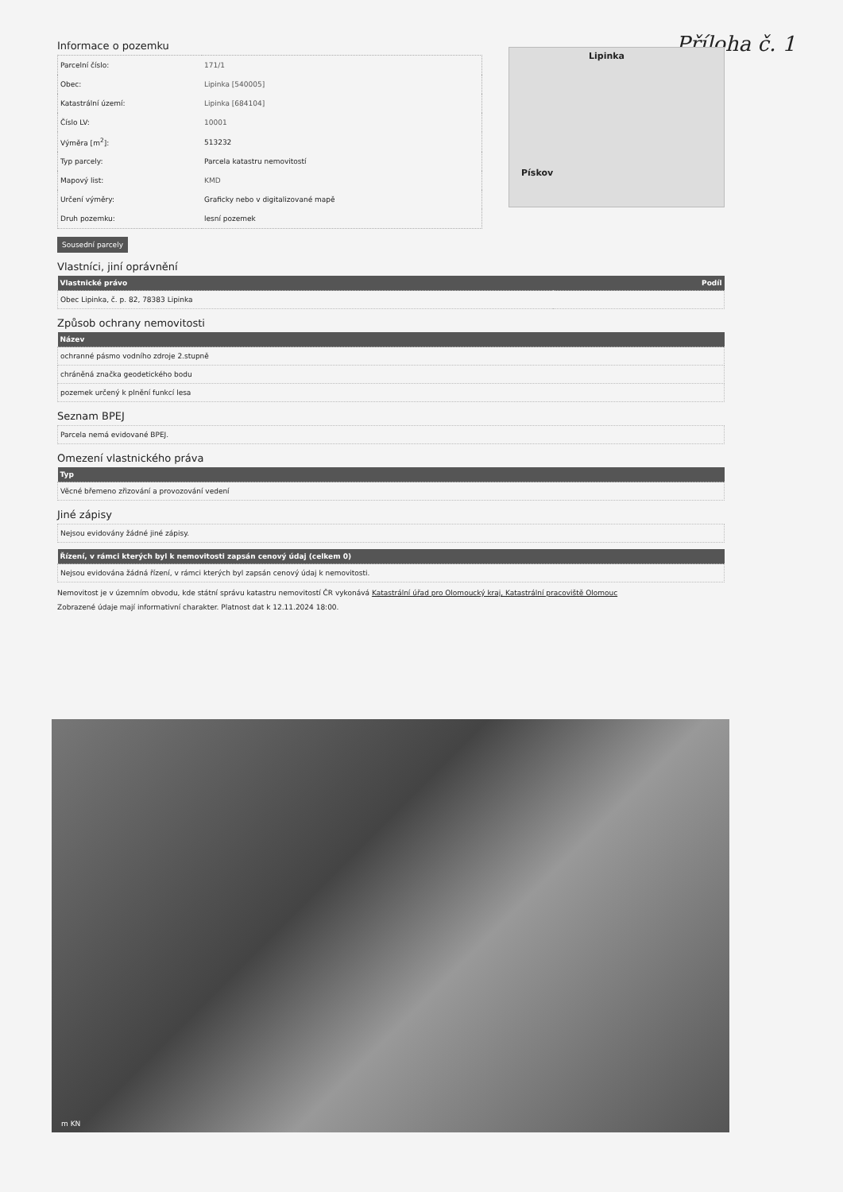Příloha č. 1
Informace o pozemku
| Parcelní číslo: | 171/1 |
| Obec: | Lipinka [540005] |
| Katastrální území: | Lipinka [684104] |
| Číslo LV: | 10001 |
| Výměra [m<sup>2</sup>]: | 513232 |
| Typ parcely: | Parcela katastru nemovitostí |
| Mapový list: | KMD |
| Určení výměry: | Graficky nebo v digitalizované mapě |
| Druh pozemku: | lesní pozemek |
Lipinka
Pískov
Sousední parcely
Vlastníci, jiní oprávnění
| Vlastnické právo | Podíl |
| --- | --- |
| Obec Lipinka, č. p. 82, 78383 Lipinka | |
Způsob ochrany nemovitosti
| Název |
| --- |
| ochranné pásmo vodního zdroje 2.stupně |
| chráněná značka geodetického bodu |
| pozemek určený k plnění funkcí lesa |
Seznam BPEJ
| Parcela nemá evidované BPEJ. |
Omezení vlastnického práva
| Typ |
| --- |
| Věcné břemeno zřizování a provozování vedení |
Jiné zápisy
| Nejsou evidovány žádné jiné zápisy. |
| Řízení, v rámci kterých byl k nemovitosti zapsán cenový údaj (celkem 0) |
| --- |
| Nejsou evidována žádná řízení, v rámci kterých byl zapsán cenový údaj k nemovitosti. |
Nemovitost je v územním obvodu, kde státní správu katastru nemovitostí ČR vykonává Katastrální úřad pro Olomoucký kraj, Katastrální pracoviště Olomouc
Zobrazené údaje mají informativní charakter. Platnost dat k 12.11.2024 18:00.
m KN